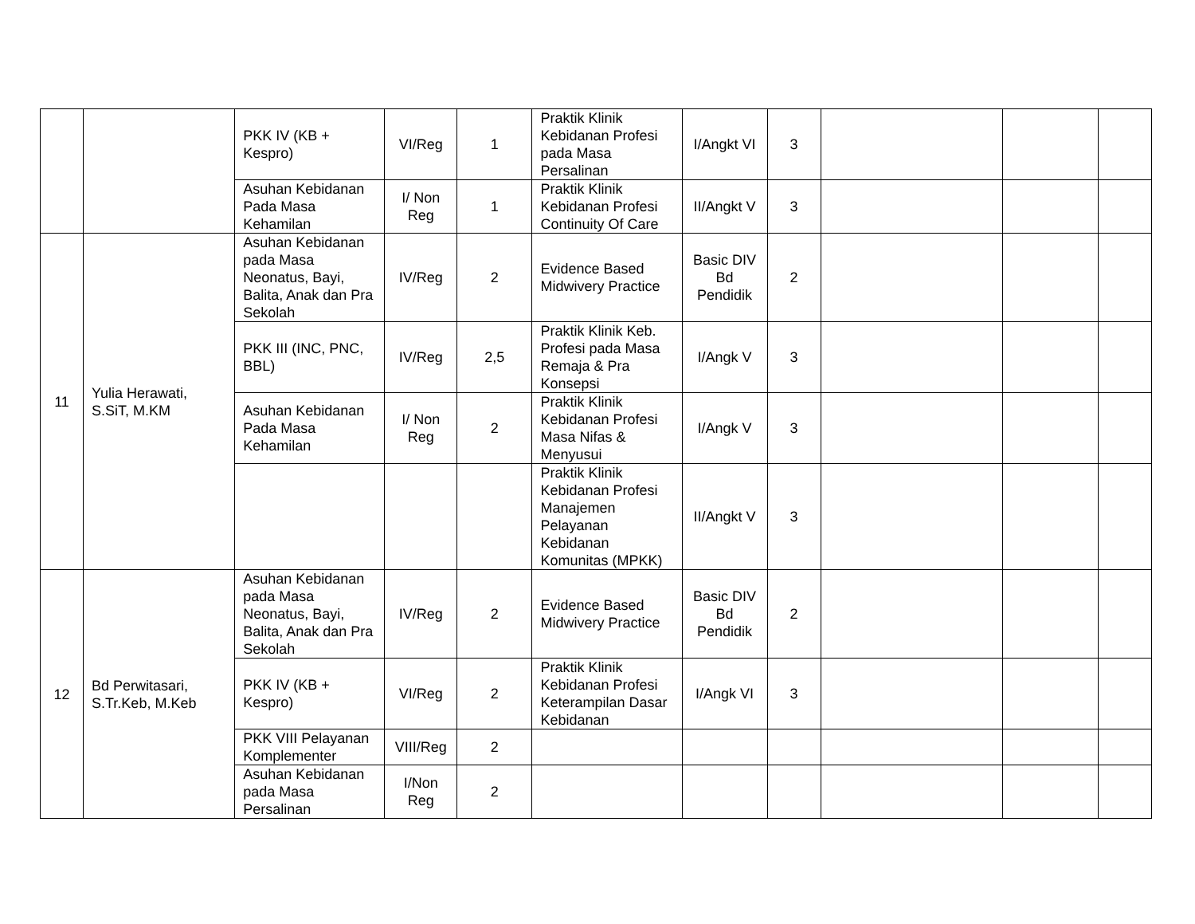| | | PKK IV (KB + Kespro) | VI/Reg | 1 | Praktik Klinik Kebidanan Profesi pada Masa Persalinan | I/Angkt VI | 3 | | | |
| | | Asuhan Kebidanan Pada Masa Kehamilan | I/ Non Reg | 1 | Praktik Klinik Kebidanan Profesi Continuity Of Care | II/Angkt V | 3 | | | |
| 11 | Yulia Herawati, S.SiT, M.KM | Asuhan Kebidanan pada Masa Neonatus, Bayi, Balita, Anak dan Pra Sekolah | IV/Reg | 2 | Evidence Based Midwivery Practice | Basic DIV Bd Pendidik | 2 | | | |
| | | PKK III (INC, PNC, BBL) | IV/Reg | 2,5 | Praktik Klinik Keb. Profesi pada Masa Remaja & Pra Konsepsi | I/Angk V | 3 | | | |
| | | Asuhan Kebidanan Pada Masa Kehamilan | I/ Non Reg | 2 | Praktik Klinik Kebidanan Profesi Masa Nifas & Menyusui | I/Angk V | 3 | | | |
| | | | | | Praktik Klinik Kebidanan Profesi Manajemen Pelayanan Kebidanan Komunitas (MPKK) | II/Angkt V | 3 | | | |
| 12 | Bd Perwitasari, S.Tr.Keb, M.Keb | Asuhan Kebidanan pada Masa Neonatus, Bayi, Balita, Anak dan Pra Sekolah | IV/Reg | 2 | Evidence Based Midwivery Practice | Basic DIV Bd Pendidik | 2 | | | |
| | | PKK IV (KB + Kespro) | VI/Reg | 2 | Praktik Klinik Kebidanan Profesi Keterampilan Dasar Kebidanan | I/Angk VI | 3 | | | |
| | | PKK VIII Pelayanan Komplementer | VIII/Reg | 2 | | | | | | |
| | | Asuhan Kebidanan pada Masa Persalinan | I/Non Reg | 2 | | | | | | |